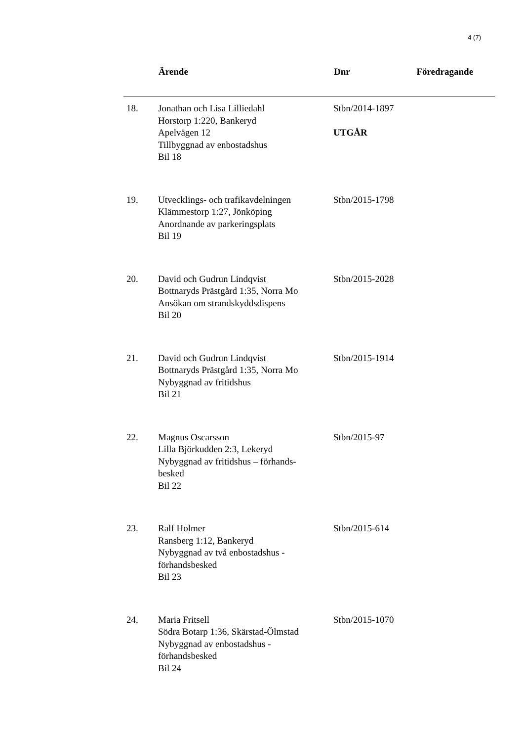4 (7)
| | Ärende | Dnr | Föredragande |
| --- | --- | --- | --- |
| 18. | Jonathan och Lisa Lilliedahl Horstorp 1:220, Bankeryd Apelvägen 12 Tillbyggnad av enbostadshus Bil 18 | Stbn/2014-1897 UTGÅR | |
| 19. | Utvecklings- och trafikavdelningen Klämmestorp 1:27, Jönköping Anordnande av parkeringsplats Bil 19 | Stbn/2015-1798 | |
| 20. | David och Gudrun Lindqvist Bottnaryds Prästgård 1:35, Norra Mo Ansökan om strandskyddsdispens Bil 20 | Stbn/2015-2028 | |
| 21. | David och Gudrun Lindqvist Bottnaryds Prästgård 1:35, Norra Mo Nybyggnad av fritidshus Bil 21 | Stbn/2015-1914 | |
| 22. | Magnus Oscarsson Lilla Björkudden 2:3, Lekeryd Nybyggnad av fritidshus – förhands- besked Bil 22 | Stbn/2015-97 | |
| 23. | Ralf Holmer Ransberg 1:12, Bankeryd Nybyggnad av två enbostadshus - förhandsbesked Bil 23 | Stbn/2015-614 | |
| 24. | Maria Fritsell Södra Botarp 1:36, Skärstad-Ölmstad Nybyggnad av enbostadshus - förhandsbesked Bil 24 | Stbn/2015-1070 | |